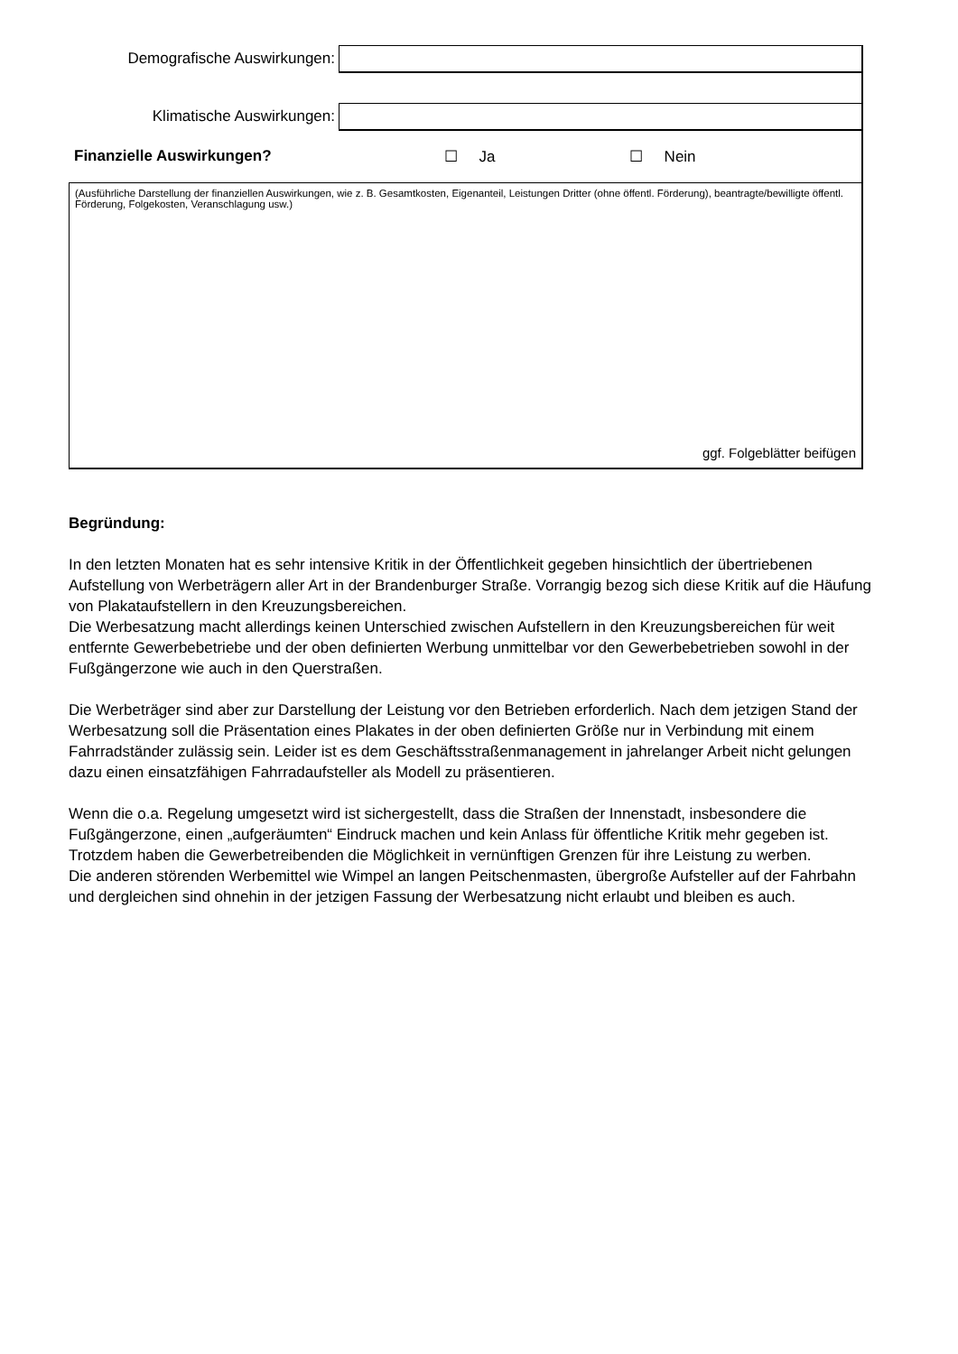Demografische Auswirkungen:
Klimatische Auswirkungen:
Finanzielle Auswirkungen? ☐ Ja ☐ Nein
(Ausführliche Darstellung der finanziellen Auswirkungen, wie z. B. Gesamtkosten, Eigenanteil, Leistungen Dritter (ohne öffentl. Förderung), beantragte/bewilligte öffentl. Förderung, Folgekosten, Veranschlagung usw.)
ggf. Folgeblätter beifügen
Begründung:
In den letzten Monaten hat es sehr intensive Kritik in der Öffentlichkeit gegeben hinsichtlich der übertriebenen Aufstellung von Werbeträgern aller Art in der Brandenburger Straße. Vorrangig bezog sich diese Kritik auf die Häufung von Plakataufstellern in den Kreuzungsbereichen.
Die Werbesatzung macht allerdings keinen Unterschied zwischen Aufstellern in den Kreuzungsbereichen für weit entfernte Gewerbebetriebe und der oben definierten Werbung unmittelbar vor den Gewerbebetrieben sowohl in der Fußgängerzone wie auch in den Querstraßen.
Die Werbeträger sind aber zur Darstellung der Leistung vor den Betrieben erforderlich. Nach dem jetzigen Stand der Werbesatzung soll die Präsentation eines Plakates in der oben definierten Größe nur in Verbindung mit einem Fahrradständer zulässig sein. Leider ist es dem Geschäftsstraßenmanagement in jahrelanger Arbeit nicht gelungen dazu einen einsatzfähigen Fahrradaufsteller als Modell zu präsentieren.
Wenn die o.a. Regelung umgesetzt wird ist sichergestellt, dass die Straßen der Innenstadt, insbesondere die Fußgängerzone, einen „aufgeräumten“ Eindruck machen und kein Anlass für öffentliche Kritik mehr gegeben ist.
Trotzdem haben die Gewerbetreibenden die Möglichkeit in vernünftigen Grenzen für ihre Leistung zu werben.
Die anderen störenden Werbemittel wie Wimpel an langen Peitschenmasten, übergroße Aufsteller auf der Fahrbahn und dergleichen sind ohnehin in der jetzigen Fassung der Werbesatzung nicht erlaubt und bleiben es auch.